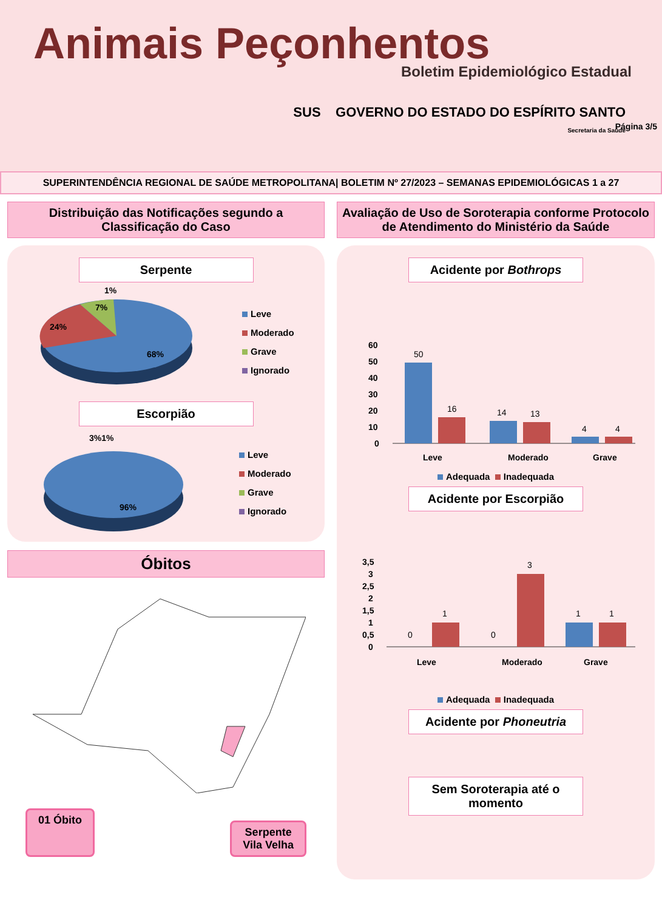Animais Peçonhentos
Boletim Epidemiológico Estadual
SUS GOVERNO DO ESTADO DO ESPÍRITO SANTO
Secretaria da Saúde
Página 3/5
SUPERINTENDÊNCIA REGIONAL DE SAÚDE METROPOLITANA| BOLETIM Nº 27/2023 – SEMANAS EPIDEMIOLÓGICAS 1 a 27
Distribuição das Notificações segundo a Classificação do Caso
Serpente
24%
7%
1%
68%
Leve
Moderado
Grave
Ignorado
Escorpião
3%1%
96%
Leve
Moderado
Grave
Ignorado
Óbitos
01 Óbito Serpente
Vila Velha
Avaliação de Uso de Soroterapia conforme Protocolo de Atendimento do Ministério da Saúde
Acidente por Bothrops
60
50
40
30
20
10
0
50
16
14
13
4
4
Leve
Moderado
Grave
Adequada Inadequada
Acidente por Escorpião
3,5
3
2,5
2
1,5
1
0,5
0
0
1
0
3
1
1
Leve
Moderado
Grave
Adequada Inadequada
Acidente por Phoneutria
Sem Soroterapia até o momento